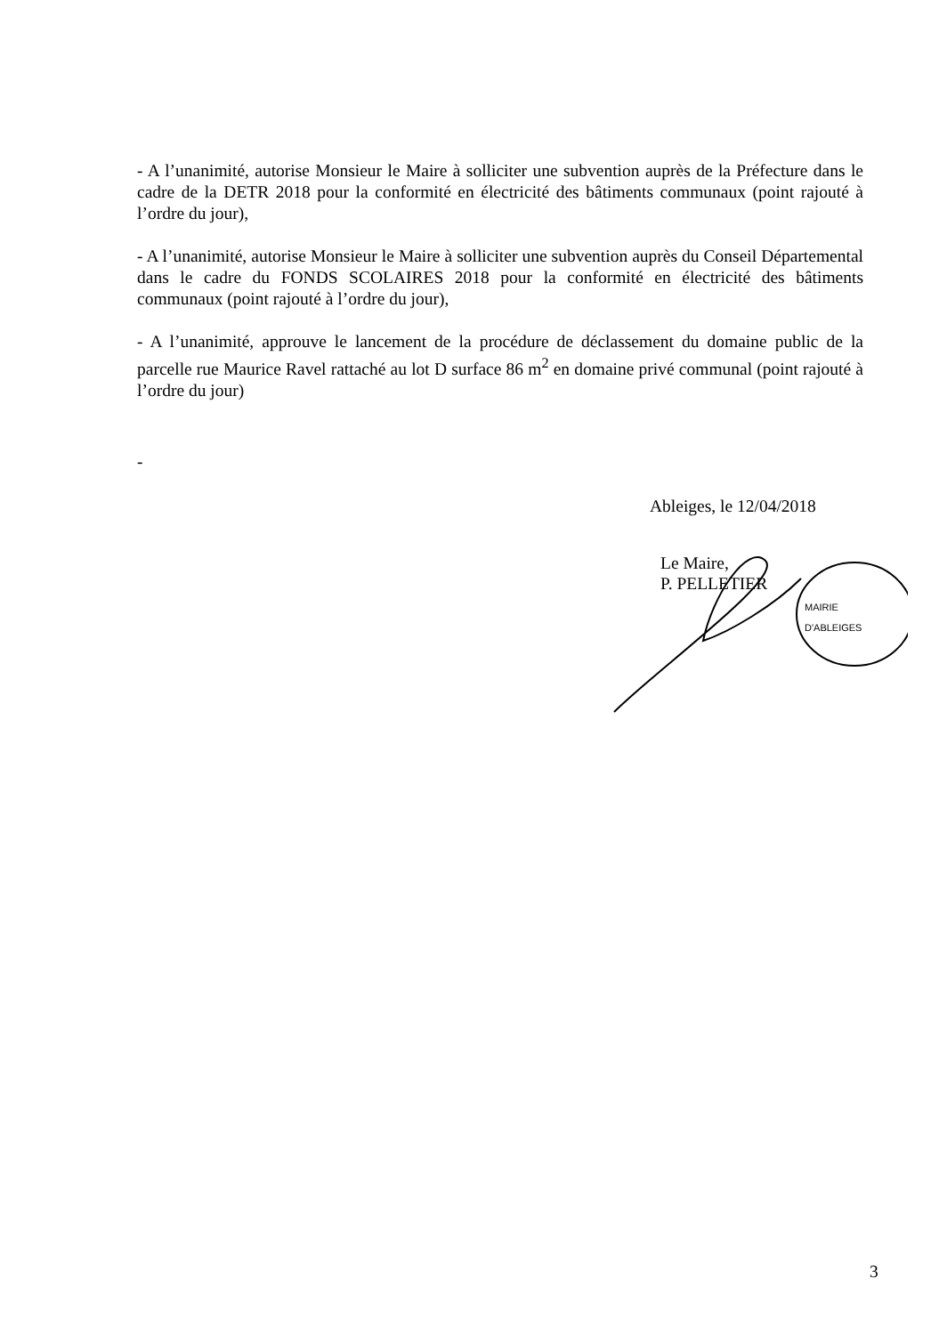- A l’unanimité, autorise Monsieur le Maire à solliciter une subvention auprès de la Préfecture dans le cadre de la DETR 2018 pour la conformité en électricité des bâtiments communaux (point rajouté à l’ordre du jour),
- A l’unanimité, autorise Monsieur le Maire à solliciter une subvention auprès du Conseil Départemental dans le cadre du FONDS SCOLAIRES 2018 pour la conformité en électricité des bâtiments communaux (point rajouté à l’ordre du jour),
- A l’unanimité, approuve le lancement de la procédure de déclassement du domaine public de la parcelle rue Maurice Ravel rattaché au lot D surface 86 m<sup>2</sup> en domaine privé communal (point rajouté à l’ordre du jour)
-
Ableiges, le 12/04/2018
Le Maire,
P. PELLETIER
MAIRIE D'ABLEIGES
3